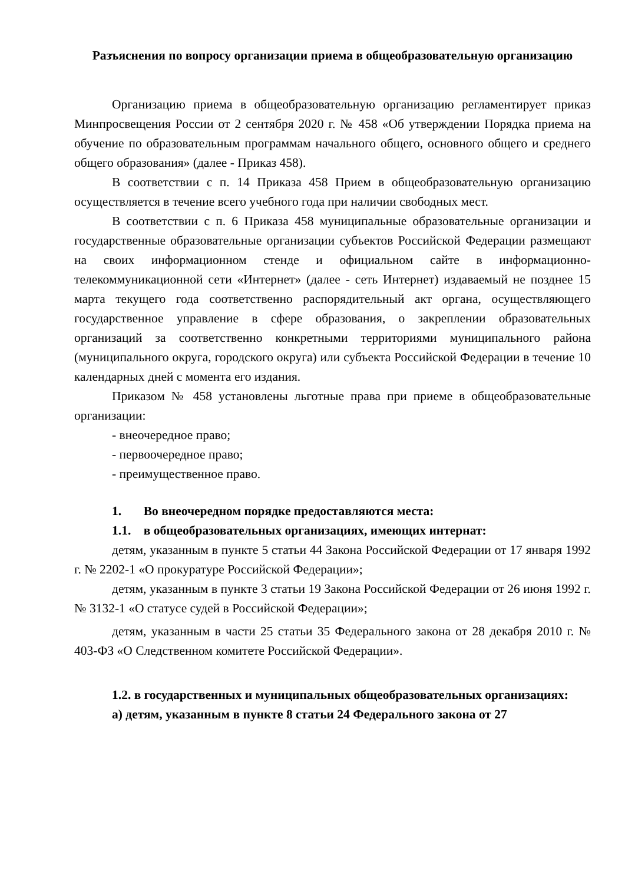Разъяснения по вопросу организации приема в общеобразовательную организацию
Организацию приема в общеобразовательную организацию регламентирует приказ Минпросвещения России от 2 сентября 2020 г. № 458 «Об утверждении Порядка приема на обучение по образовательным программам начального общего, основного общего и среднего общего образования» (далее - Приказ 458).
В соответствии с п. 14 Приказа 458 Прием в общеобразовательную организацию осуществляется в течение всего учебного года при наличии свободных мест.
В соответствии с п. 6 Приказа 458 муниципальные образовательные организации и государственные образовательные организации субъектов Российской Федерации размещают на своих информационном стенде и официальном сайте в информационно-телекоммуникационной сети «Интернет» (далее - сеть Интернет) издаваемый не позднее 15 марта текущего года соответственно распорядительный акт органа, осуществляющего государственное управление в сфере образования, о закреплении образовательных организаций за соответственно конкретными территориями муниципального района (муниципального округа, городского округа) или субъекта Российской Федерации в течение 10 календарных дней с момента его издания.
Приказом № 458 установлены льготные права при приеме в общеобразовательные организации:
- внеочередное право;
- первоочередное право;
- преимущественное право.
1. Во внеочередном порядке предоставляются места:
1.1. в общеобразовательных организациях, имеющих интернат:
детям, указанным в пункте 5 статьи 44 Закона Российской Федерации от 17 января 1992 г. № 2202-1 «О прокуратуре Российской Федерации»;
детям, указанным в пункте 3 статьи 19 Закона Российской Федерации от 26 июня 1992 г. № 3132-1 «О статусе судей в Российской Федерации»;
детям, указанным в части 25 статьи 35 Федерального закона от 28 декабря 2010 г. № 403-ФЗ «О Следственном комитете Российской Федерации».
1.2. в государственных и муниципальных общеобразовательных организациях:
а) детям, указанным в пункте 8 статьи 24 Федерального закона от 27